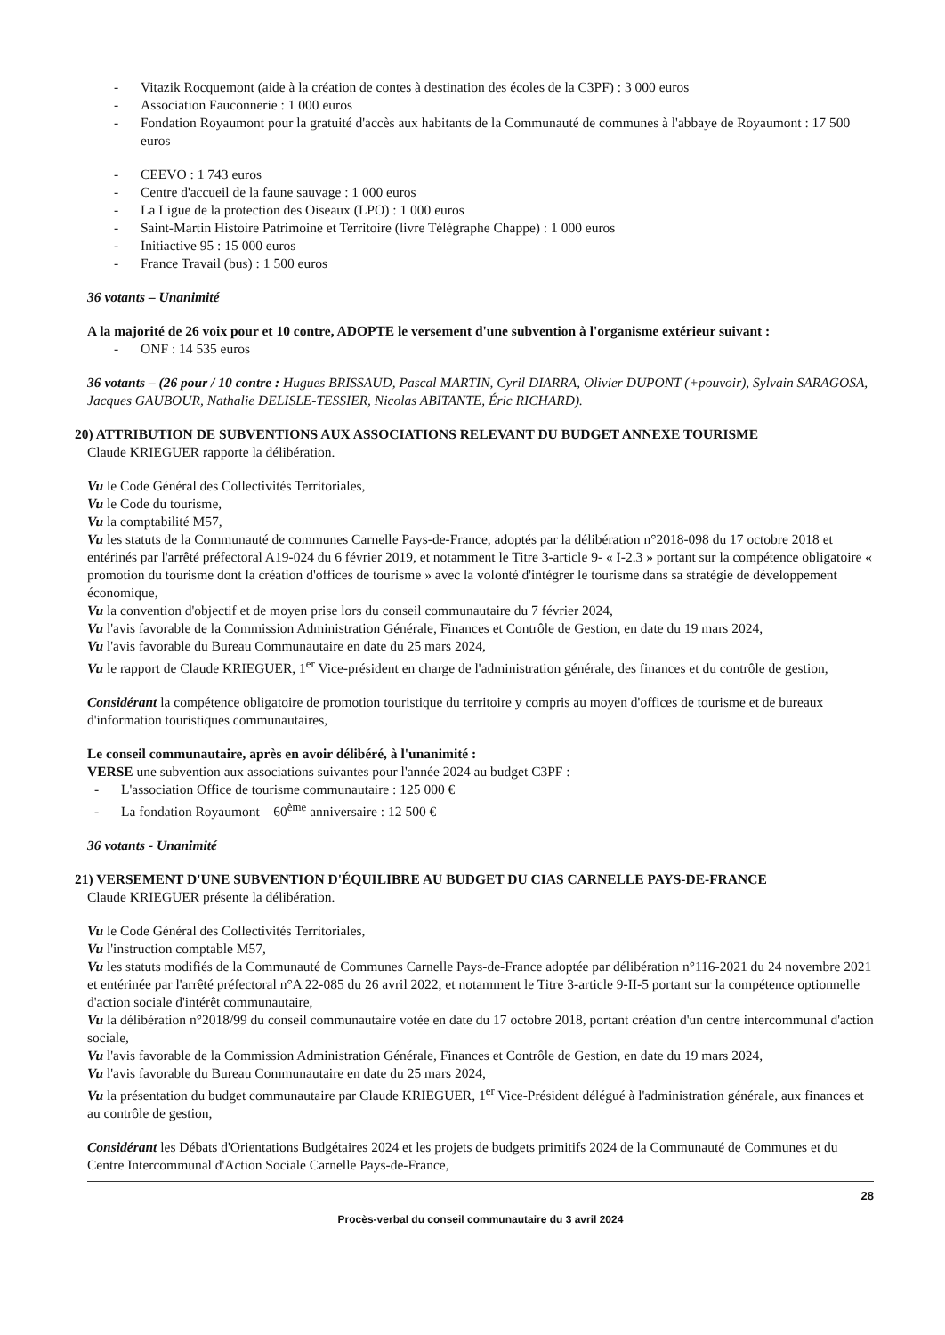- Vitazik Rocquemont (aide à la création de contes à destination des écoles de la C3PF) : 3 000 euros
- Association Fauconnerie : 1 000 euros
- Fondation Royaumont pour la gratuité d'accès aux habitants de la Communauté de communes à l'abbaye de Royaumont : 17 500 euros
- CEEVO : 1 743 euros
- Centre d'accueil de la faune sauvage : 1 000 euros
- La Ligue de la protection des Oiseaux (LPO) : 1 000 euros
- Saint-Martin Histoire Patrimoine et Territoire (livre Télégraphe Chappe) : 1 000 euros
- Initiactive 95 : 15 000 euros
- France Travail (bus) : 1 500 euros
36 votants – Unanimité
A la majorité de 26 voix pour et 10 contre, ADOPTE le versement d'une subvention à l'organisme extérieur suivant :
- ONF : 14 535 euros
36 votants – (26 pour / 10 contre : Hugues BRISSAUD, Pascal MARTIN, Cyril DIARRA, Olivier DUPONT (+pouvoir), Sylvain SARAGOSA, Jacques GAUBOUR, Nathalie DELISLE-TESSIER, Nicolas ABITANTE, Éric RICHARD).
20) ATTRIBUTION DE SUBVENTIONS AUX ASSOCIATIONS RELEVANT DU BUDGET ANNEXE TOURISME
Claude KRIEGUER rapporte la délibération.
Vu le Code Général des Collectivités Territoriales,
Vu le Code du tourisme,
Vu la comptabilité M57,
Vu les statuts de la Communauté de communes Carnelle Pays-de-France, adoptés par la délibération n°2018-098 du 17 octobre 2018 et entérinés par l'arrêté préfectoral A19-024 du 6 février 2019, et notamment le Titre 3-article 9- « I-2.3 » portant sur la compétence obligatoire « promotion du tourisme dont la création d'offices de tourisme » avec la volonté d'intégrer le tourisme dans sa stratégie de développement économique,
Vu la convention d'objectif et de moyen prise lors du conseil communautaire du 7 février 2024,
Vu l'avis favorable de la Commission Administration Générale, Finances et Contrôle de Gestion, en date du 19 mars 2024,
Vu l'avis favorable du Bureau Communautaire en date du 25 mars 2024,
Vu le rapport de Claude KRIEGUER, 1<sup>er</sup> Vice-président en charge de l'administration générale, des finances et du contrôle de gestion,
Considérant la compétence obligatoire de promotion touristique du territoire y compris au moyen d'offices de tourisme et de bureaux d'information touristiques communautaires,
Le conseil communautaire, après en avoir délibéré, à l'unanimité :
VERSE une subvention aux associations suivantes pour l'année 2024 au budget C3PF :
- L'association Office de tourisme communautaire : 125 000 €
- La fondation Royaumont – 60<sup>ème</sup> anniversaire : 12 500 €
36 votants - Unanimité
21) VERSEMENT D'UNE SUBVENTION D'ÉQUILIBRE AU BUDGET DU CIAS CARNELLE PAYS-DE-FRANCE
Claude KRIEGUER présente la délibération.
Vu le Code Général des Collectivités Territoriales,
Vu l'instruction comptable M57,
Vu les statuts modifiés de la Communauté de Communes Carnelle Pays-de-France adoptée par délibération n°116-2021 du 24 novembre 2021 et entérinée par l'arrêté préfectoral n°A 22-085 du 26 avril 2022, et notamment le Titre 3-article 9-II-5 portant sur la compétence optionnelle d'action sociale d'intérêt communautaire,
Vu la délibération n°2018/99 du conseil communautaire votée en date du 17 octobre 2018, portant création d'un centre intercommunal d'action sociale,
Vu l'avis favorable de la Commission Administration Générale, Finances et Contrôle de Gestion, en date du 19 mars 2024,
Vu l'avis favorable du Bureau Communautaire en date du 25 mars 2024,
Vu la présentation du budget communautaire par Claude KRIEGUER, 1<sup>er</sup> Vice-Président délégué à l'administration générale, aux finances et au contrôle de gestion,
Considérant les Débats d'Orientations Budgétaires 2024 et les projets de budgets primitifs 2024 de la Communauté de Communes et du Centre Intercommunal d'Action Sociale Carnelle Pays-de-France,
28
Procès-verbal du conseil communautaire du 3 avril 2024